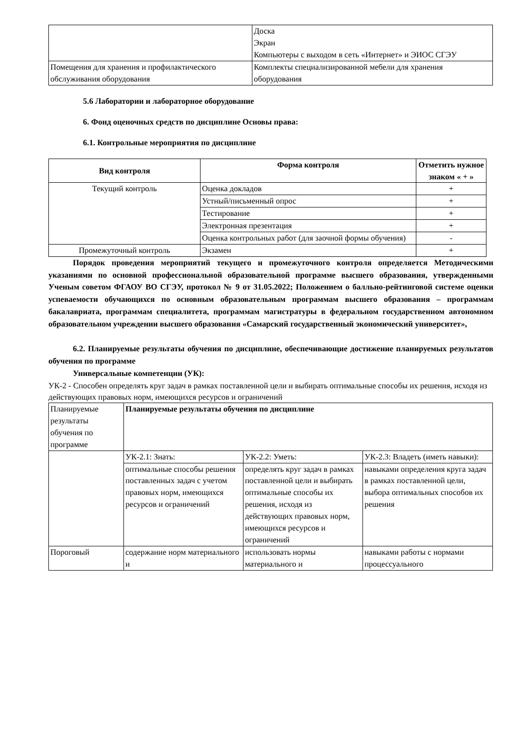| | Доска Экран Компьютеры с выходом в сеть «Интернет» и ЭИОС СГЭУ |
| Помещения для хранения и профилактического обслуживания оборудования | Комплекты специализированной мебели для хранения оборудования |
5.6 Лаборатории и лабораторное оборудование
6. Фонд оценочных средств по дисциплине Основы права:
6.1. Контрольные мероприятия по дисциплине
| Вид контроля | Форма контроля | Отметить нужное знаком « + » |
| --- | --- | --- |
| Текущий контроль | Оценка докладов | + |
| | Устный/письменный опрос | + |
| | Тестирование | + |
| | Электронная презентация | + |
| | Оценка контрольных работ (для заочной формы обучения) | - |
| Промежуточный контроль | Экзамен | + |
   Порядок проведения мероприятий текущего и промежуточного контроля определяется Методическими указаниями по основной профессиональной образовательной программе высшего образования, утвержденными Ученым советом ФГАОУ ВО СГЭУ, протокол № 9 от 31.05.2022; Положением о балльно-рейтинговой системе оценки успеваемости обучающихся по основным образовательным программам высшего образования – программам бакалавриата, программам специалитета, программам магистратуры в федеральном государственном автономном образовательном учреждении высшего образования «Самарский государственный экономический университет»,
   6.2. Планируемые результаты обучения по дисциплине, обеспечивающие достижение планируемых результатов обучения по программе
   Универсальные компетенции (УК):
УК-2 - Способен определять круг задач в рамках поставленной цели и выбирать оптимальные способы их решения, исходя из действующих правовых норм, имеющихся ресурсов и ограничений
| Планируемые результаты обучения по программе | Планируемые результаты обучения по дисциплине | | |
| | УК-2.1: Знать: | УК-2.2: Уметь: | УК-2.3: Владеть (иметь навыки): |
| | оптимальные способы решения поставленных задач с учетом правовых норм, имеющихся ресурсов и ограничений | определять круг задач в рамках поставленной цели и выбирать оптимальные способы их решения, исходя из действующих правовых норм, имеющихся ресурсов и ограничений | навыками определения круга задач в рамках поставленной цели, выбора оптимальных способов их решения |
| Пороговый | содержание норм материального и | использовать нормы материального и | навыками работы с нормами процессуального |